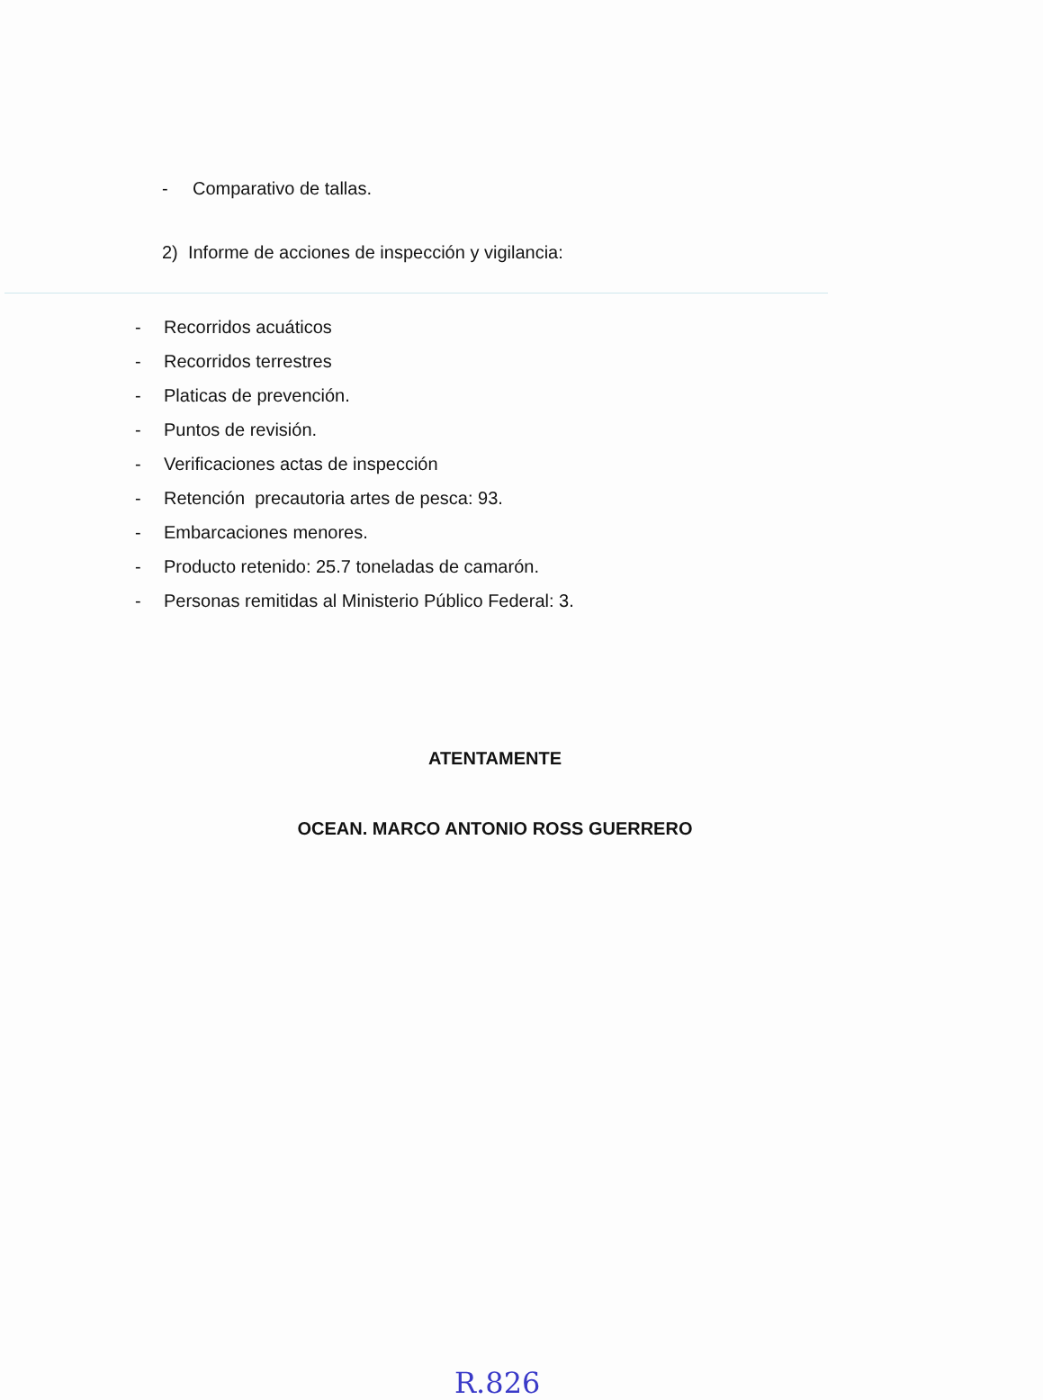- Comparativo de tallas.
2) Informe de acciones de inspección y vigilancia:
- Recorridos acuáticos
- Recorridos terrestres
- Platicas de prevención.
- Puntos de revisión.
- Verificaciones actas de inspección
- Retención precautoria artes de pesca: 93.
- Embarcaciones menores.
- Producto retenido: 25.7 toneladas de camarón.
- Personas remitidas al Ministerio Público Federal: 3.
ATENTAMENTE
OCEAN. MARCO ANTONIO ROSS GUERRERO
R.826